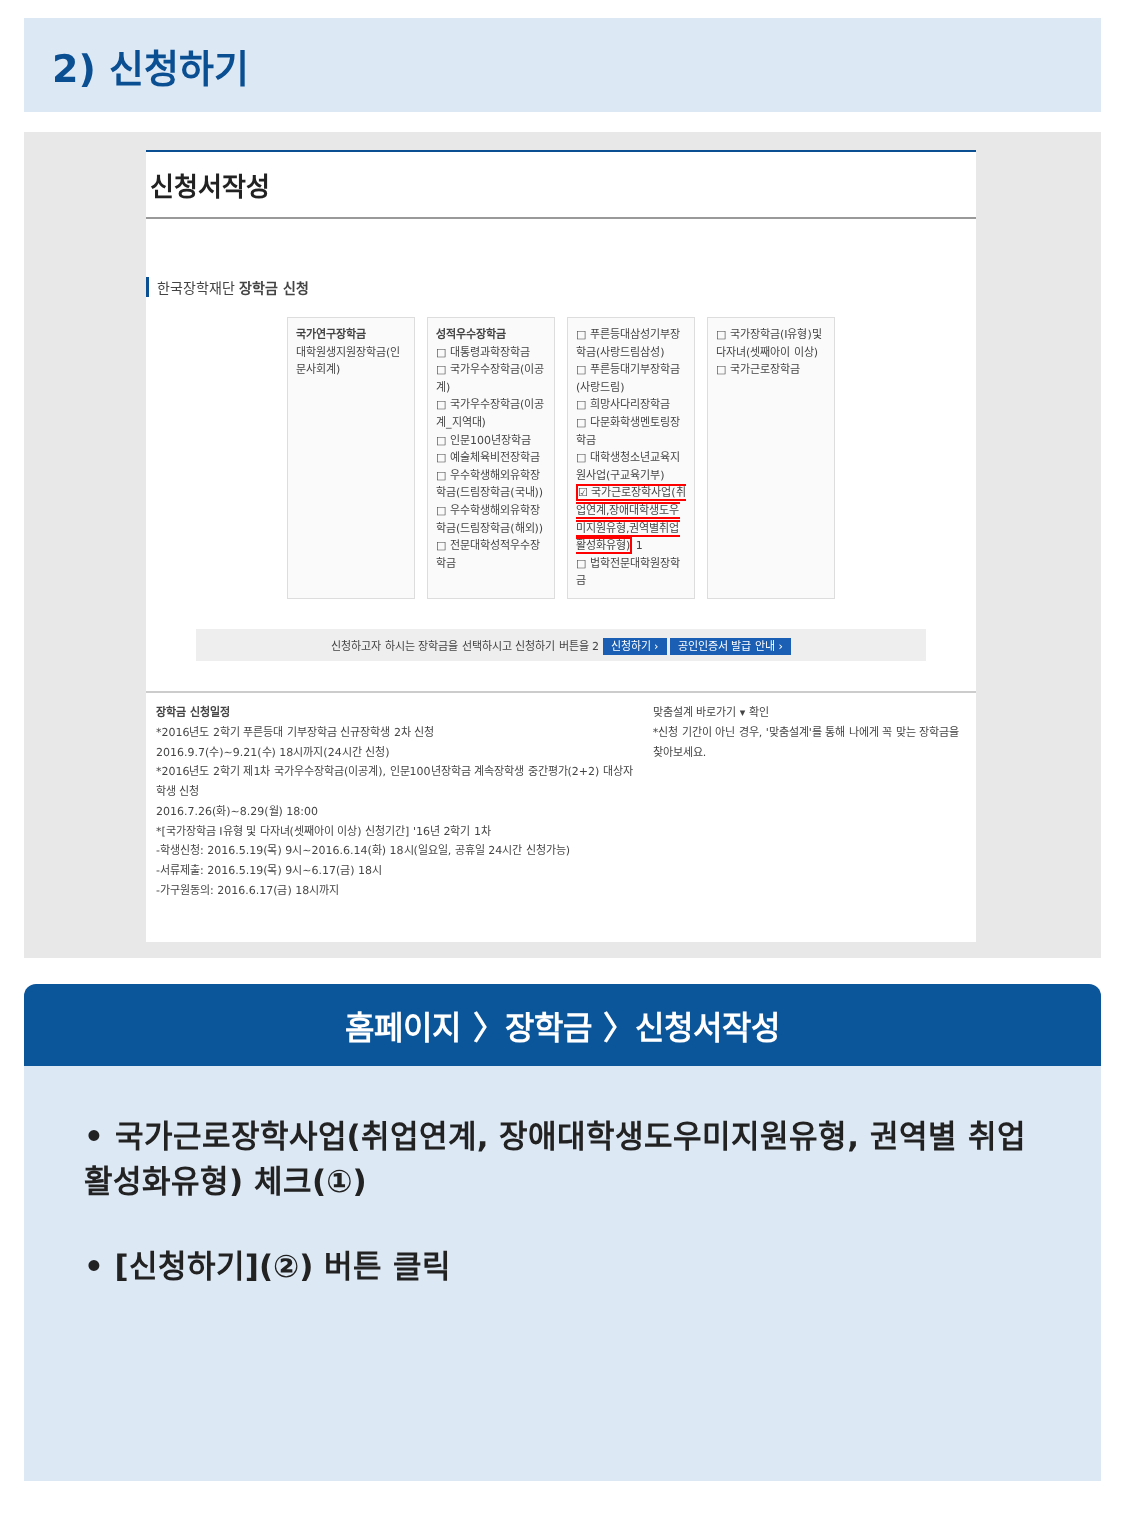2) 신청하기
신청서작성
한국장학재단 장학금 신청
국가연구장학금
대학원생지원장학금(인문사회계)
성적우수장학금
□ 대통령과학장학금
□ 국가우수장학금(이공계)
□ 국가우수장학금(이공계_지역대)
□ 인문100년장학금
□ 예술체육비전장학금
□ 우수학생해외유학장학금(드림장학금(국내))
□ 우수학생해외유학장학금(드림장학금(해외))
□ 전문대학성적우수장학금
□ 푸른등대삼성기부장학금(사랑드림삼성)
□ 푸른등대기부장학금(사랑드림)
□ 희망사다리장학금
□ 다문화학생멘토링장학금
□ 대학생청소년교육지원사업(구교육기부)
☑ 국가근로장학사업(취업연계,장애대학생도우미지원유형,권역별취업활성화유형) 1
□ 법학전문대학원장학금
□ 국가장학금(I유형)및 다자녀(셋째아이 이상)
□ 국가근로장학금
신청하고자 하시는 장학금을 선택하시고 신청하기 버튼을 2 신청하기 › 공인인증서 발급 안내 ›
장학금 신청일정
*2016년도 2학기 푸른등대 기부장학금 신규장학생 2차 신청
2016.9.7(수)~9.21(수) 18시까지(24시간 신청)
*2016년도 2학기 제1차 국가우수장학금(이공계), 인문100년장학금 계속장학생 중간평가(2+2) 대상자 학생 신청
2016.7.26(화)~8.29(월) 18:00
*[국가장학금 I유형 및 다자녀(셋째아이 이상) 신청기간] '16년 2학기 1차
-학생신청: 2016.5.19(목) 9시~2016.6.14(화) 18시(일요일, 공휴일 24시간 신청가능)
-서류제출: 2016.5.19(목) 9시~6.17(금) 18시
-가구원동의: 2016.6.17(금) 18시까지
맞춤설계 바로가기 ▾ 확인
*신청 기간이 아닌 경우, '맞춤설계'를 통해 나에게 꼭 맞는 장학금을 찾아보세요.
홈페이지 〉장학금 〉신청서작성
• 국가근로장학사업(취업연계, 장애대학생도우미지원유형, 권역별 취업활성화유형) 체크(①)
• [신청하기](②) 버튼 클릭